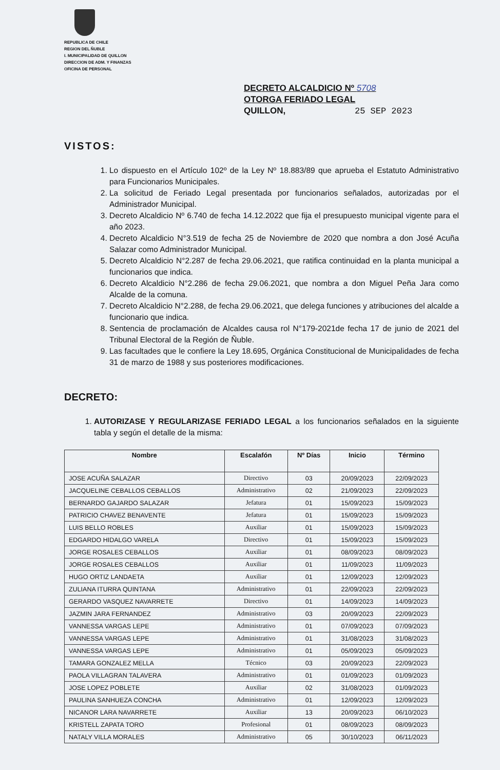REPUBLICA DE CHILE
REGION DEL ÑUBLE
I. MUNICIPALIDAD DE QUILLON
DIRECCION DE ADM. Y FINANZAS
OFICINA DE PERSONAL
DECRETO ALCALDICIO Nº 5708
OTORGA FERIADO LEGAL
QUILLON, 25 SEP 2023
VISTOS:
1. Lo dispuesto en el Artículo 102º de la Ley Nº 18.883/89 que aprueba el Estatuto Administrativo para Funcionarios Municipales.
2. La solicitud de Feriado Legal presentada por funcionarios señalados, autorizadas por el Administrador Municipal.
3. Decreto Alcaldicio Nº 6.740 de fecha 14.12.2022 que fija el presupuesto municipal vigente para el año 2023.
4. Decreto Alcaldicio N°3.519 de fecha 25 de Noviembre de 2020 que nombra a don José Acuña Salazar como Administrador Municipal.
5. Decreto Alcaldicio N°2.287 de fecha 29.06.2021, que ratifica continuidad en la planta municipal a funcionarios que indica.
6. Decreto Alcaldicio N°2.286 de fecha 29.06.2021, que nombra a don Miguel Peña Jara como Alcalde de la comuna.
7. Decreto Alcaldicio N°2.288, de fecha 29.06.2021, que delega funciones y atribuciones del alcalde a funcionario que indica.
8. Sentencia de proclamación de Alcaldes causa rol N°179-2021de fecha 17 de junio de 2021 del Tribunal Electoral de la Región de Ñuble.
9. Las facultades que le confiere la Ley 18.695, Orgánica Constitucional de Municipalidades de fecha 31 de marzo de 1988 y sus posteriores modificaciones.
DECRETO:
1. AUTORIZASE Y REGULARIZASE FERIADO LEGAL a los funcionarios señalados en la siguiente tabla y según el detalle de la misma:
| Nombre | Escalafón | Nº Días | Inicio | Término |
| --- | --- | --- | --- | --- |
| JOSE ACUÑA SALAZAR | Directivo | 03 | 20/09/2023 | 22/09/2023 |
| JACQUELINE CEBALLOS CEBALLOS | Administrativo | 02 | 21/09/2023 | 22/09/2023 |
| BERNARDO GAJARDO SALAZAR | Jefatura | 01 | 15/09/2023 | 15/09/2023 |
| PATRICIO CHAVEZ BENAVENTE | Jefatura | 01 | 15/09/2023 | 15/09/2023 |
| LUIS BELLO ROBLES | Auxiliar | 01 | 15/09/2023 | 15/09/2023 |
| EDGARDO HIDALGO VARELA | Directivo | 01 | 15/09/2023 | 15/09/2023 |
| JORGE ROSALES CEBALLOS | Auxiliar | 01 | 08/09/2023 | 08/09/2023 |
| JORGE ROSALES CEBALLOS | Auxiliar | 01 | 11/09/2023 | 11/09/2023 |
| HUGO ORTIZ LANDAETA | Auxiliar | 01 | 12/09/2023 | 12/09/2023 |
| ZULIANA ITURRA QUINTANA | Administrativo | 01 | 22/09/2023 | 22/09/2023 |
| GERARDO VASQUEZ NAVARRETE | Directivo | 01 | 14/09/2023 | 14/09/2023 |
| JAZMIN JARA FERNANDEZ | Administrativo | 03 | 20/09/2023 | 22/09/2023 |
| VANNESSA VARGAS LEPE | Administrativo | 01 | 07/09/2023 | 07/09/2023 |
| VANNESSA VARGAS LEPE | Administrativo | 01 | 31/08/2023 | 31/08/2023 |
| VANNESSA VARGAS LEPE | Administrativo | 01 | 05/09/2023 | 05/09/2023 |
| TAMARA GONZALEZ MELLA | Técnico | 03 | 20/09/2023 | 22/09/2023 |
| PAOLA VILLAGRAN TALAVERA | Administrativo | 01 | 01/09/2023 | 01/09/2023 |
| JOSE LOPEZ POBLETE | Auxiliar | 02 | 31/08/2023 | 01/09/2023 |
| PAULINA SANHUEZA CONCHA | Administrativo | 01 | 12/09/2023 | 12/09/2023 |
| NICANOR LARA NAVARRETE | Auxiliar | 13 | 20/09/2023 | 06/10/2023 |
| KRISTELL ZAPATA TORO | Profesional | 01 | 08/09/2023 | 08/09/2023 |
| NATALY VILLA MORALES | Administrativo | 05 | 30/10/2023 | 06/11/2023 |